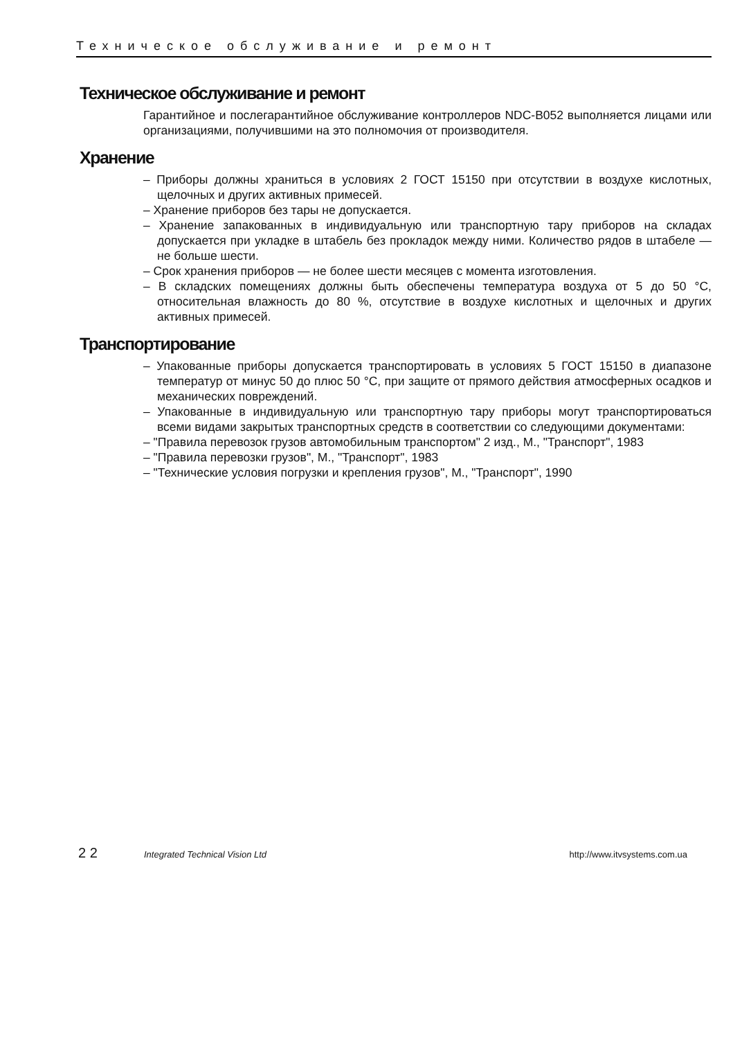Техническое обслуживание и ремонт
Техническое обслуживание и ремонт
Гарантийное и послегарантийное обслуживание контроллеров NDC-B052 выполняется лицами или организациями, получившими на это полномочия от производителя.
Хранение
– Приборы должны храниться в условиях 2 ГОСТ 15150 при отсутствии в воздухе кислотных, щелочных и других активных примесей.
– Хранение приборов без тары не допускается.
– Хранение запакованных в индивидуальную или транспортную тару приборов на складах допускается при укладке в штабель без прокладок между ними. Количество рядов в штабеле — не больше шести.
– Срок хранения приборов — не более шести месяцев с момента изготовления.
– В складских помещениях должны быть обеспечены температура воздуха от 5 до 50 °С, относительная влажность до 80 %, отсутствие в воздухе кислотных и щелочных и других активных примесей.
Транспортирование
– Упакованные приборы допускается транспортировать в условиях 5 ГОСТ 15150 в диапазоне температур от минус 50 до плюс 50 °С, при защите от прямого действия атмосферных осадков и механических повреждений.
– Упакованные в индивидуальную или транспортную тару приборы могут транспортироваться всеми видами закрытых транспортных средств в соответствии со следующими документами:
– "Правила перевозок грузов автомобильным транспортом" 2 изд., М., "Транспорт", 1983
– "Правила перевозки грузов", М., "Транспорт", 1983
– "Технические условия погрузки и крепления грузов", М., "Транспорт", 1990
2 2 Integrated Technical Vision Ltd http://www.itvsystems.com.ua